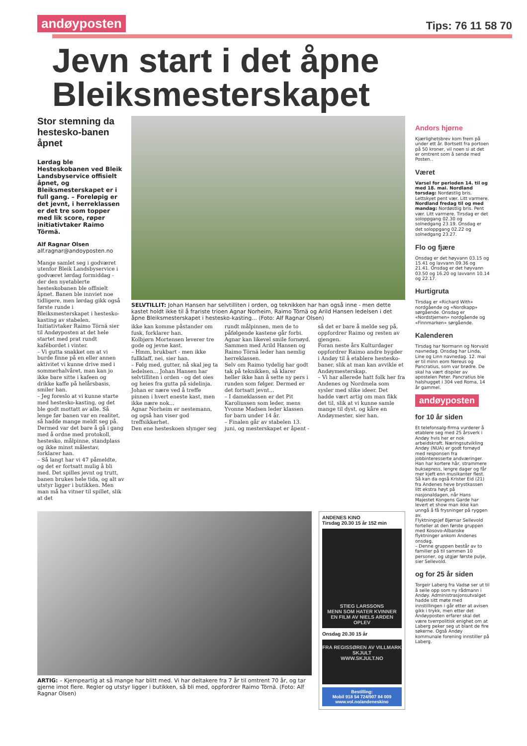andøyposten Tips: 76 11 58 70
Jevn start i det åpne Bleiksmesterskapet
Stor stemning da hestesko-banen åpnet
Lørdag ble Hesteskobanen ved Bleik Landsbyservice offisielt åpnet, og Bleiksmesterskapet er i full gang. – Foreløpig er det jevnt, i herreklassen er det tre som topper med lik score, røper initiativtaker Raimo Törmä.
Alf Ragnar Olsen
alf.ragnar@andoyposten.no
Mange samlet seg i godværet utenfor Bleik Landsbyservice i godværet lørdag formiddag - der den nyetablerte hesteskobanen ble offisielt åpnet. Banen ble innviet noe tidligere, men lørdag gikk også første runde i Bleiksmesterskapet i hestesko-kasting av stabelen. Initiativtaker Raimo Törnä sier til Andøyposten at det hele startet med prat rundt kafébordet i vinter.
– Vi gutta snakket om at vi burde finne på en eller annen aktivitet vi kunne drive med i sommerhalvåret, man kan jo ikke bare sitte i kafeen og drikke kaffe på helårsbasis, smiler han.
– Jeg foreslo at vi kunne starte med hestesko-kasting, og det ble godt mottatt av alle. Så lenge før banen var en realitet, så hadde mange meldt seg på. Dermed var det bare å gå i gang med å ordne med protokoll, hestesko, målpinne, standplass og ikke minst målestav, forklarer han.
– Så langt har vi 47 påmeldte, og det er fortsatt mulig å bli med. Det spilles jevnt og trutt, banen brukes hele tida, og alt av utstyr ligger i butikken. Men man må ha vitner til spillet, slik at det
SELVTILLIT: Johan Hansen har selvtilliten i orden, og teknikken har han også inne - men dette kastet holdt ikke til å frariste trioen Agnar Norheim, Raimo Törnä og Arild Hansen ledelsen i det åpne Bleiksmesterskapet i hestesko-kasting... (Foto: Alf Ragnar Olsen)
ikke kan komme påstander om fusk, forklarer han.
Kolbjørn Mortensen leverer tre gode og jevne kast.
– Hmm, brukbart - men ikke fullklaff, nei, sier han.
– Følg med, gutter, nå skal jeg ta ledelsen... Johan Hansen har selvtilliten i orden - og det oies og heies fra gutta på sidelinja.
Johan er nære ved å treffe pinnen i hvert eneste kast, men ikke nære nok...
Agnar Norheim er nestemann, og også han viser god treffsikkerhet.
Den ene hesteskoen slynger seg rundt målpinnen, men de to påfølgende kastene går forbi. Agnar kan likevel smile fornøyd. Sammen med Arild Hansen og Raimo Törnä leder han nemlig herreklassen.
Selv om Raimo tydelig har godt tak på teknikken, så klarer heller ikke han å sette ny pers i runden som følger. Dermed er det fortsatt jevnt...
– I dameklassen er det Pit Karoliussen som leder, mens Yvonne Madsen leder klassen for barn under 14 år.
– Finalen går av stabelen 13. juni, og mesterskapet er åpent - så det er bare å melde seg på, oppfordrer Raimo og resten av gjengen.
Foran neste års Kulturdager oppfordrer Raimo andre bygder i Andøy til å etablere hestesko-baner, slik at man kan avvikle et Andøymesterskap.
– Vi har allerede hatt folk her fra Andenes og Nordmela som sysler med slike ideer. Det hadde vært artig om man fikk det til, slik at vi kunne samle mange til dyst, og kåre en Andøymester, sier han.
ARTIG: – Kjempeartig at så mange har blitt med. Vi har deltakere fra 7 år til omtrent 70 år, og tar gjerne imot flere. Regler og utstyr ligger i butikken, så bli med, oppfordrer Raimo Törnä. (Foto: Alf Ragnar Olsen)
ANDENES KINO
Tirsdag 20.30 15 år 152 min
STIEG LARSSONS
MENN SOM HATER KVINNER
EN FILM AV NIELS ARDEN OPLEV
Onsdag 20.30 15 år
FRA REGISSØREN AV VILLMARK
SKJULT
WWW.SKJULT.NO
Bestilling:
Mobil 918 54 724/907 84 009
www.vol.no/andeneskino
Andors hjørne
Kjærlighetsbrev kom frem på under ett år. Bortsett fra portoen på 50 kroner, vil noen si at det er omtrent som å sende med Posten..
Været
Varsel for perioden 14. til og med 18. mai. Nordland torsdag: Nordøstlig bris. Lettskyet pent vær. Litt varmere. Nordland fredag til og med mandag: Nordøstlig bris. Pent vær. Litt varmere. Tirsdag er det soloppgang 02.30 og solnedgang 23.19. Onsdag er det soloppgang 02.22 og solnedgang 23.27.
Flo og fjære
Onsdag er det høyvann 03.15 og 15.41 og lavvann 09.36 og 21.41. Onsdag er det høyvann 03.50 og 16.20 og lavvann 10.14 og 22.17.
Hurtigruta
Tirsdag er «Richard With» nordgående og «Nordkapp» sørgående. Onsdag er «Nordstjernen» nordgående og «Finnmarken» sørgående.
Kalenderen
Tirsdag har Normann og Norvald navnedag. Onsdag har Linda, Line og Linn navnedag. 12. mai er til minn eom Nereus og Pancratius, som var brødre. De skal ha vært dispiler av apostelen Peter. Pancratius ble halshugget i 304 ved Roma, 14 år gammel.
andøyposten
for 10 år siden
Et telefonsalg-firma vurderer å etablere seg med 25 årsverk i Andøy hvis her er nok arbeidskraft. Næringsutvikling Andøy (NUA) er godt fornøyd med responsen fra jobbinteresserte andværinger.
Han har kortere hår, strammere buksepress, lengre dager og får mer kjeft enn musikanter flest. Så kan da også Krister Eid (21) fra Andenes heve brystkassen litt ekstra høyt på nasjonaldagen, når Hans Majestet Kongens Garde har levert et show man ikke kan unngå å få frysninger på ryggen av.
Flyktningsjef Bjørnar Sellevold forteller at den første gruppen med Kosovo-Albanske flyktninger ankom Andenes onsdag.
– Denne gruppen består av to familier på til sammen 10 personer, og utgjør første pulje, sier Sellevold.
og for 25 år siden
Torgeir Laberg fra Vadsø ser ut til å seile opp som ny rådmann i Andøy. Administrasjonsutvalget hadde sitt møte med innstillingen i går etter at avisen gikk i trykk, men etter det Andøyposten erfarer skal det være tverrpolitisk enighet om at Laberg peker seg ut blant de fire søkerne. Også Andøy kommunale forening innstiller på Laberg.